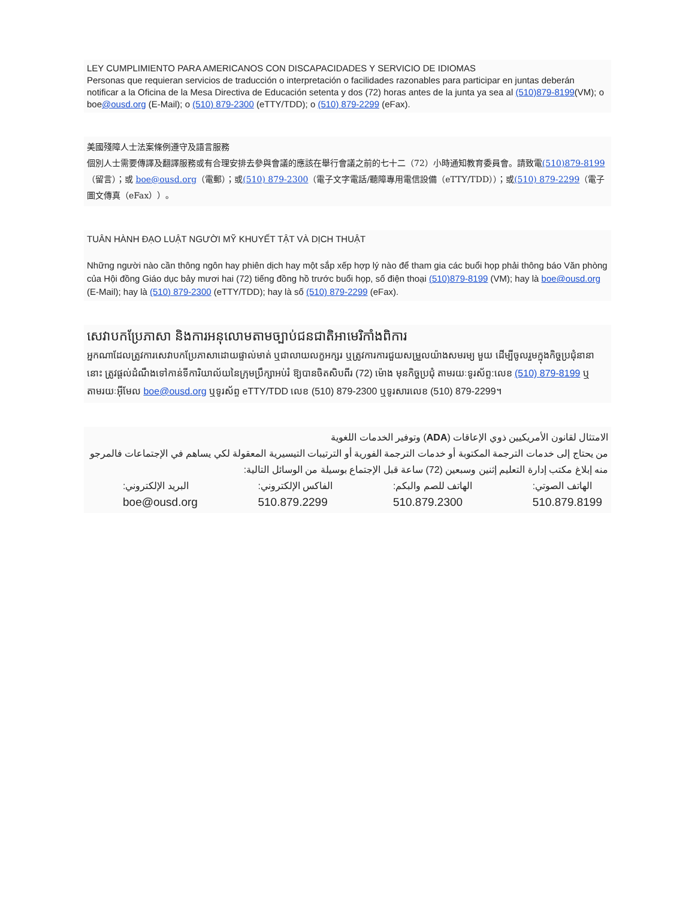LEY CUMPLIMIENTO PARA AMERICANOS CON DISCAPACIDADES Y SERVICIO DE IDIOMAS
Personas que requieran servicios de traducción o interpretación o facilidades razonables para participar en juntas deberán notificar a la Oficina de la Mesa Directiva de Educación setenta y dos (72) horas antes de la junta ya sea al (510)879-8199(VM); o boe@ousd.org (E-Mail); o (510) 879-2300 (eTTY/TDD); o (510) 879-2299 (eFax).
美國殘障人士法案條例遵守及語言服務
個別人士需要傳譯及翻譯服務或有合理安排去參與會議的應該在舉行會議之前的七十二（72）小時通知教育委員會。請致電(510)879-8199（留言）；或 boe@ousd.org（電郵）；或(510) 879-2300（電子文字電話/聽障專用電信設備（eTTY/TDD））；或(510) 879-2299（電子圖文傳真（eFax））。
TUÂN HÀNH ĐẠO LUẬT NGƯỜI MỸ KHUYẾT TẬT VÀ DỊCH THUẬT
Những người nào cần thông ngôn hay phiên dịch hay một sắp xếp hợp lý nào để tham gia các buổi họp phải thông báo Văn phòng của Hội đồng Giáo dục bảy mươi hai (72) tiếng đồng hồ trước buổi họp, số điện thoại (510)879-8199 (VM); hay là boe@ousd.org (E-Mail); hay là (510) 879-2300 (eTTY/TDD); hay là số (510) 879-2299 (eFax).
សេវាបកប្រែភាសា និងការអនុលោមតាមច្បាប់ជនជាតិអាមេរិកាំងពិការ
អ្នកណាដែលត្រូវការសេវាបកប្រែភាសាដោយផ្ទាល់មាត់ ឬជាលាយលក្ខអក្សរ ឬត្រូវការការជួយសម្រួលយ៉ាងសមរម្យ មួយ ដើម្បីចូលរួមក្នុងកិច្ចប្រជុំនានានោះ ត្រូវផ្តល់ដំណឹងទៅកាន់ទីការិយាល័យនៃក្រុមប្រឹក្សាអប់រំ ឱ្យបានចិតសិបពីរ (72) ម៉ោង មុនកិច្ចប្រជុំ តាមរយៈទូរស័ព្ទ:លេខ (510) 879-8199 ឬតាមរយៈអ៊ីមែល boe@ousd.org ឬទូរស័ព្ទ eTTY/TDD លេខ (510) 879-2300 ឬទូរសារលេខ (510) 879-2299។
الامتثال لقانون الأمريكيين ذوي الإعاقات (ADA) وتوفير الخدمات اللغوية
من يحتاج إلى خدمات الترجمة المكتوبة أو خدمات الترجمة الفورية أو الترتيبات التيسيرية المعقولة لكي يساهم في الإجتماعات فالمرجو منه إبلاغ مكتب إدارة التعليم إثنين وسبعين (72) ساعة قبل الإجتماع بوسيلة من الوسائل التالية:
الهاتف الصوتي:
510.879.8199
الهاتف للصم والبكم:
510.879.2300
الفاكس الإلكتروني:
510.879.2299
البريد الإلكتروني:
boe@ousd.org